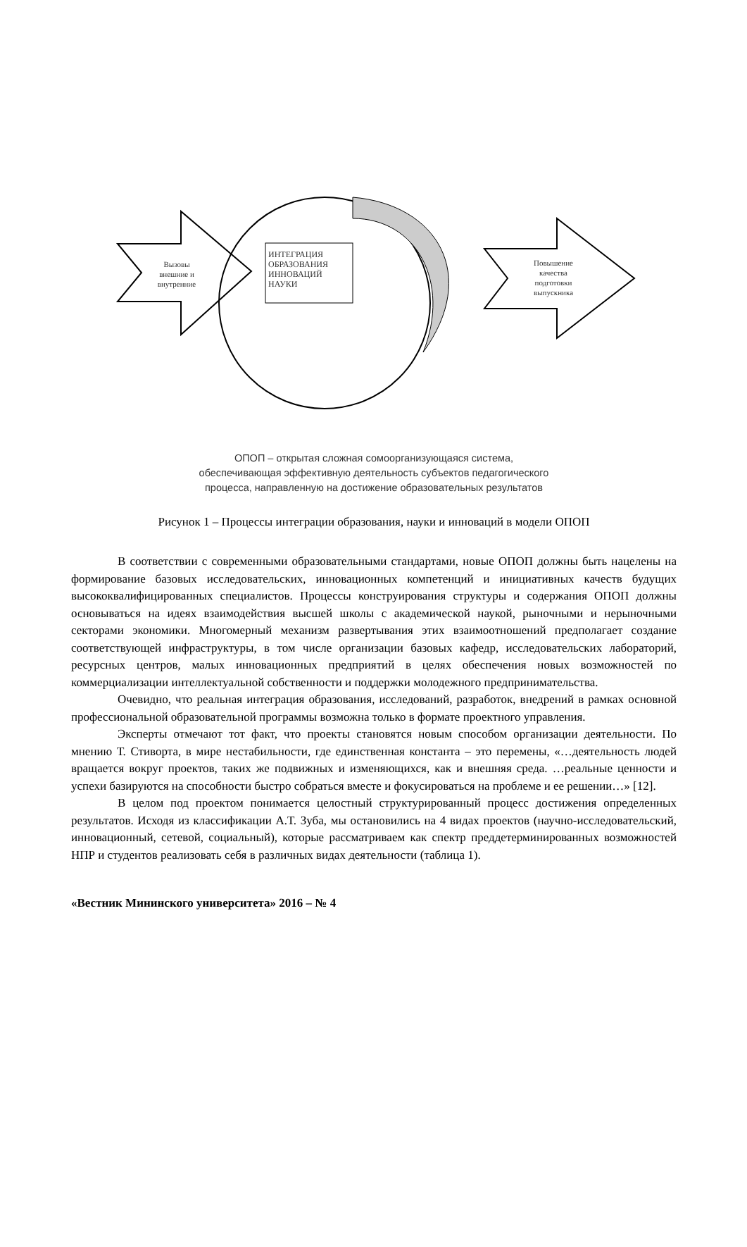Вызовы
внешние и
внутренние
ИНТЕГРАЦИЯ
ОБРАЗОВАНИЯ
ИННОВАЦИЙ
НАУКИ
Повышение
качества
подготовки
выпускника
ОПОП – открытая сложная сомоорганизующаяся система,
обеспечивающая эффективную деятельность субъектов педагогического
процесса, направленную на достижение образовательных результатов
Рисунок 1 – Процессы интеграции образования, науки и инноваций в модели ОПОП
В соответствии с современными образовательными стандартами, новые ОПОП должны быть нацелены на формирование базовых исследовательских, инновационных компетенций и инициативных качеств будущих высококвалифицированных специалистов. Процессы конструирования структуры и содержания ОПОП должны основываться на идеях взаимодействия высшей школы с академической наукой, рыночными и нерыночными секторами экономики. Многомерный механизм развертывания этих взаимоотношений предполагает создание соответствующей инфраструктуры, в том числе организации базовых кафедр, исследовательских лабораторий, ресурсных центров, малых инновационных предприятий в целях обеспечения новых возможностей по коммерциализации интеллектуальной собственности и поддержки молодежного предпринимательства.
Очевидно, что реальная интеграция образования, исследований, разработок, внедрений в рамках основной профессиональной образовательной программы возможна только в формате проектного управления.
Эксперты отмечают тот факт, что проекты становятся новым способом организации деятельности. По мнению Т. Стиворта, в мире нестабильности, где единственная константа – это перемены, «…деятельность людей вращается вокруг проектов, таких же подвижных и изменяющихся, как и внешняя среда. …реальные ценности и успехи базируются на способности быстро собраться вместе и фокусироваться на проблеме и ее решении…» [12].
В целом под проектом понимается целостный структурированный процесс достижения определенных результатов. Исходя из классификации А.Т. Зуба, мы остановились на 4 видах проектов (научно-исследовательский, инновационный, сетевой, социальный), которые рассматриваем как спектр преддетерминированных возможностей НПР и студентов реализовать себя в различных видах деятельности (таблица 1).
«Вестник Мининского университета» 2016 – № 4